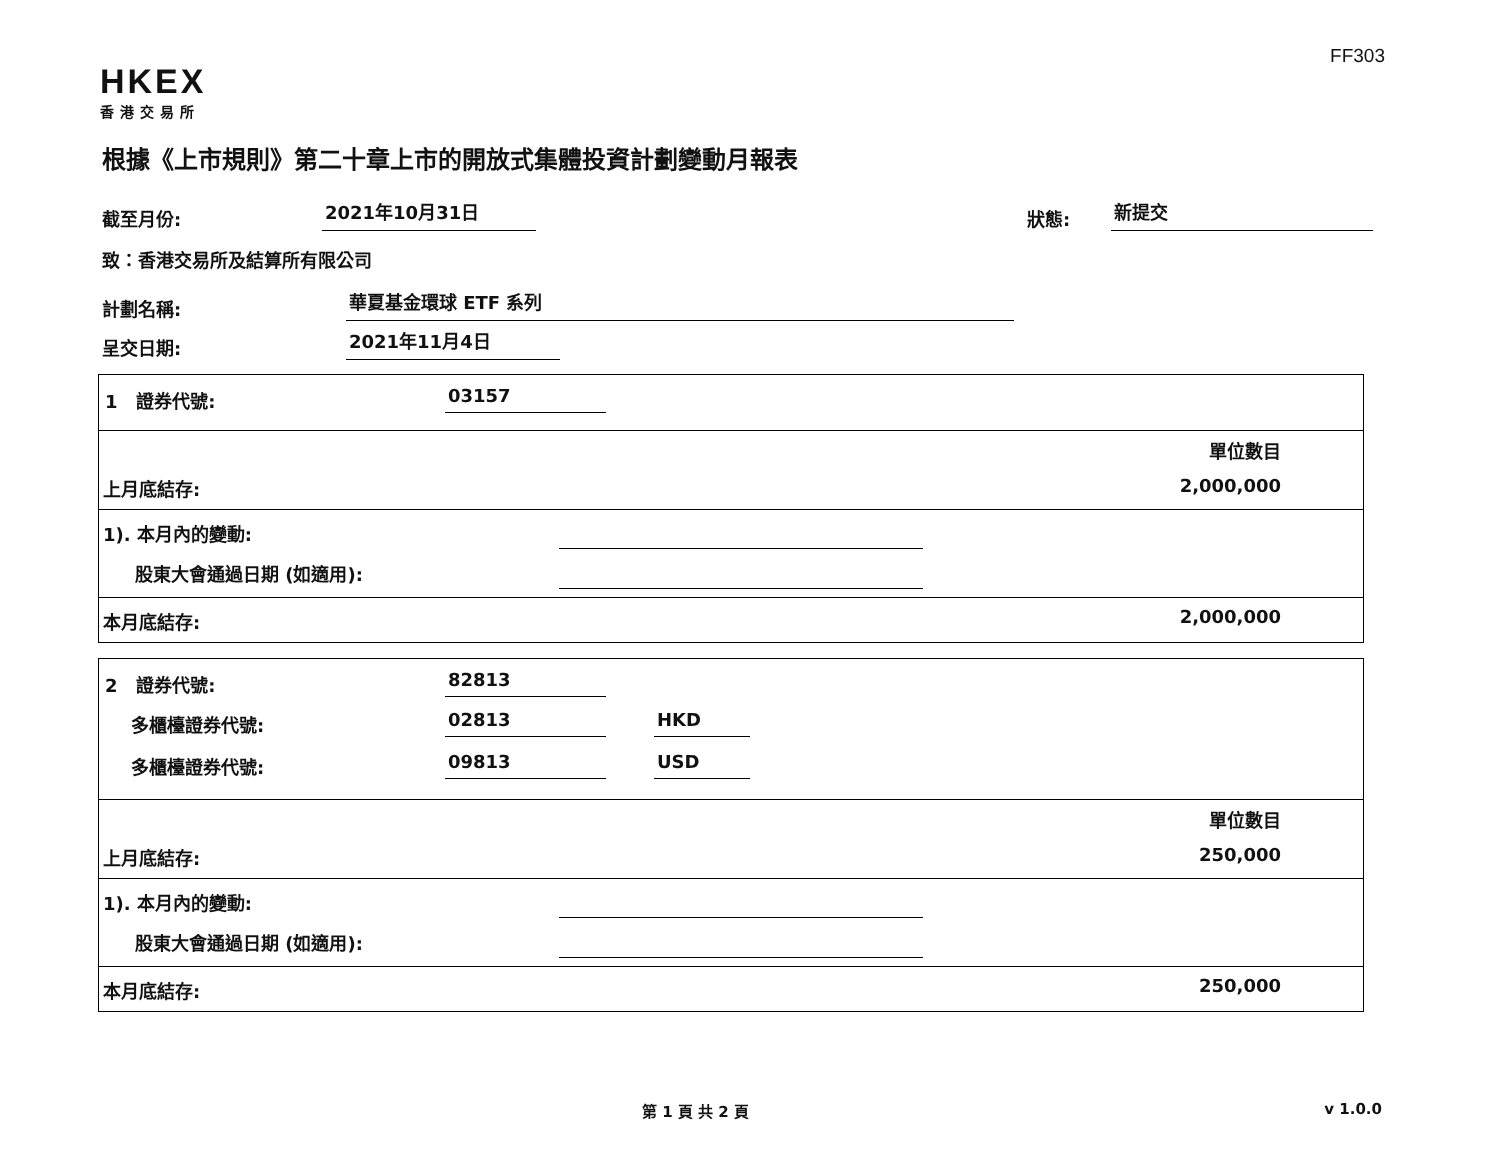FF303
HKEX
香港交易所
根據《上市規則》第二十章上市的開放式集體投資計劃變動月報表
截至月份: 2021年10月31日 狀態: 新提交
致：香港交易所及結算所有限公司
計劃名稱: 華夏基金環球 ETF 系列
呈交日期: 2021年11月4日
1 證券代號: 03157
單位數目
上月底結存: 2,000,000
1). 本月內的變動:
股東大會通過日期 (如適用):
本月底結存: 2,000,000
2 證券代號: 82813
多櫃檯證券代號: 02813 HKD
多櫃檯證券代號: 09813 USD
單位數目
上月底結存: 250,000
1). 本月內的變動:
股東大會通過日期 (如適用):
本月底結存: 250,000
第 1 頁 共 2 頁 v 1.0.0